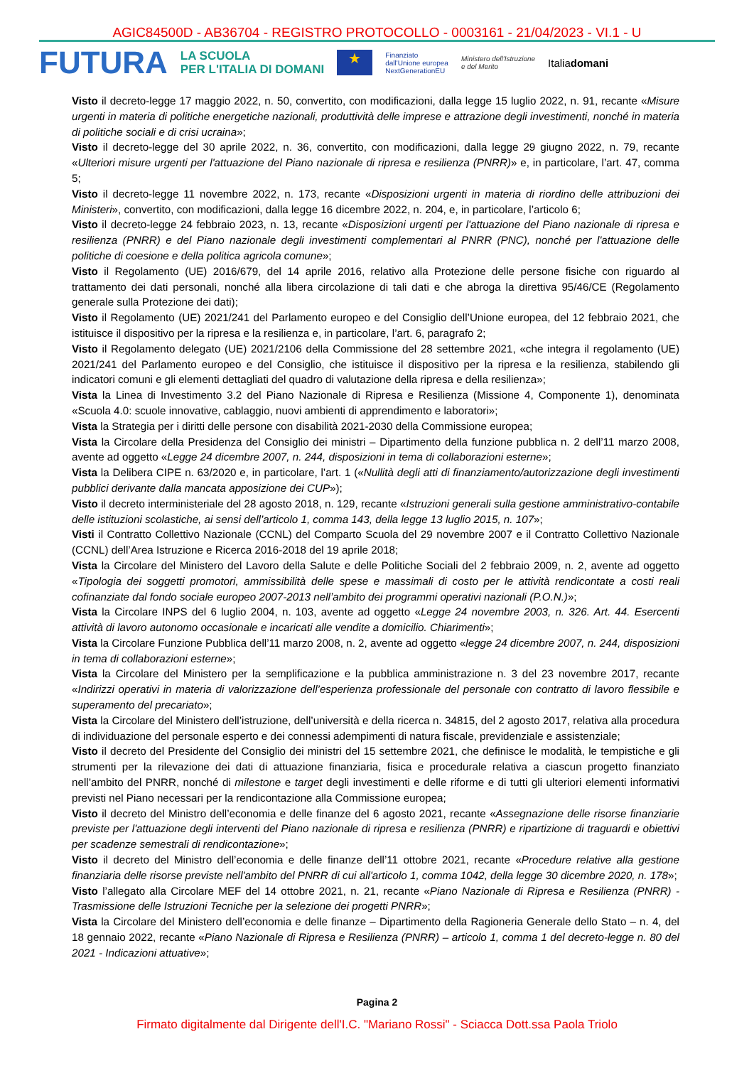AGIC84500D - AB36704 - REGISTRO PROTOCOLLO - 0003161 - 21/04/2023 - VI.1 - U
FUTURA LA SCUOLA
PER L'ITALIA DI DOMANI ★ Finanziato
dall'Unione europea
NextGenerationEU Ministero dell'Istruzione
e del Merito Italiadomani
Visto il decreto-legge 17 maggio 2022, n. 50, convertito, con modificazioni, dalla legge 15 luglio 2022, n. 91, recante «Misure urgenti in materia di politiche energetiche nazionali, produttività delle imprese e attrazione degli investimenti, nonché in materia di politiche sociali e di crisi ucraina»;
Visto il decreto-legge del 30 aprile 2022, n. 36, convertito, con modificazioni, dalla legge 29 giugno 2022, n. 79, recante «Ulteriori misure urgenti per l'attuazione del Piano nazionale di ripresa e resilienza (PNRR)» e, in particolare, l’art. 47, comma 5;
Visto il decreto-legge 11 novembre 2022, n. 173, recante «Disposizioni urgenti in materia di riordino delle attribuzioni dei Ministeri», convertito, con modificazioni, dalla legge 16 dicembre 2022, n. 204, e, in particolare, l’articolo 6;
Visto il decreto-legge 24 febbraio 2023, n. 13, recante «Disposizioni urgenti per l'attuazione del Piano nazionale di ripresa e resilienza (PNRR) e del Piano nazionale degli investimenti complementari al PNRR (PNC), nonché per l'attuazione delle politiche di coesione e della politica agricola comune»;
Visto il Regolamento (UE) 2016/679, del 14 aprile 2016, relativo alla Protezione delle persone fisiche con riguardo al trattamento dei dati personali, nonché alla libera circolazione di tali dati e che abroga la direttiva 95/46/CE (Regolamento generale sulla Protezione dei dati);
Visto il Regolamento (UE) 2021/241 del Parlamento europeo e del Consiglio dell’Unione europea, del 12 febbraio 2021, che istituisce il dispositivo per la ripresa e la resilienza e, in particolare, l’art. 6, paragrafo 2;
Visto il Regolamento delegato (UE) 2021/2106 della Commissione del 28 settembre 2021, «che integra il regolamento (UE) 2021/241 del Parlamento europeo e del Consiglio, che istituisce il dispositivo per la ripresa e la resilienza, stabilendo gli indicatori comuni e gli elementi dettagliati del quadro di valutazione della ripresa e della resilienza»;
Vista la Linea di Investimento 3.2 del Piano Nazionale di Ripresa e Resilienza (Missione 4, Componente 1), denominata «Scuola 4.0: scuole innovative, cablaggio, nuovi ambienti di apprendimento e laboratori»;
Vista la Strategia per i diritti delle persone con disabilità 2021-2030 della Commissione europea;
Vista la Circolare della Presidenza del Consiglio dei ministri – Dipartimento della funzione pubblica n. 2 dell’11 marzo 2008, avente ad oggetto «Legge 24 dicembre 2007, n. 244, disposizioni in tema di collaborazioni esterne»;
Vista la Delibera CIPE n. 63/2020 e, in particolare, l’art. 1 («Nullità degli atti di finanziamento/autorizzazione degli investimenti pubblici derivante dalla mancata apposizione dei CUP»);
Visto il decreto interministeriale del 28 agosto 2018, n. 129, recante «Istruzioni generali sulla gestione amministrativo-contabile delle istituzioni scolastiche, ai sensi dell’articolo 1, comma 143, della legge 13 luglio 2015, n. 107»;
Visti il Contratto Collettivo Nazionale (CCNL) del Comparto Scuola del 29 novembre 2007 e il Contratto Collettivo Nazionale (CCNL) dell’Area Istruzione e Ricerca 2016-2018 del 19 aprile 2018;
Vista la Circolare del Ministero del Lavoro della Salute e delle Politiche Sociali del 2 febbraio 2009, n. 2, avente ad oggetto «Tipologia dei soggetti promotori, ammissibilità delle spese e massimali di costo per le attività rendicontate a costi reali cofinanziate dal fondo sociale europeo 2007-2013 nell’ambito dei programmi operativi nazionali (P.O.N.)»;
Vista la Circolare INPS del 6 luglio 2004, n. 103, avente ad oggetto «Legge 24 novembre 2003, n. 326. Art. 44. Esercenti attività di lavoro autonomo occasionale e incaricati alle vendite a domicilio. Chiarimenti»;
Vista la Circolare Funzione Pubblica dell’11 marzo 2008, n. 2, avente ad oggetto «legge 24 dicembre 2007, n. 244, disposizioni in tema di collaborazioni esterne»;
Vista la Circolare del Ministero per la semplificazione e la pubblica amministrazione n. 3 del 23 novembre 2017, recante «Indirizzi operativi in materia di valorizzazione dell’esperienza professionale del personale con contratto di lavoro flessibile e superamento del precariato»;
Vista la Circolare del Ministero dell’istruzione, dell’università e della ricerca n. 34815, del 2 agosto 2017, relativa alla procedura di individuazione del personale esperto e dei connessi adempimenti di natura fiscale, previdenziale e assistenziale;
Visto il decreto del Presidente del Consiglio dei ministri del 15 settembre 2021, che definisce le modalità, le tempistiche e gli strumenti per la rilevazione dei dati di attuazione finanziaria, fisica e procedurale relativa a ciascun progetto finanziato nell’ambito del PNRR, nonché di milestone e target degli investimenti e delle riforme e di tutti gli ulteriori elementi informativi previsti nel Piano necessari per la rendicontazione alla Commissione europea;
Visto il decreto del Ministro dell’economia e delle finanze del 6 agosto 2021, recante «Assegnazione delle risorse finanziarie previste per l'attuazione degli interventi del Piano nazionale di ripresa e resilienza (PNRR) e ripartizione di traguardi e obiettivi per scadenze semestrali di rendicontazione»;
Visto il decreto del Ministro dell’economia e delle finanze dell’11 ottobre 2021, recante «Procedure relative alla gestione finanziaria delle risorse previste nell'ambito del PNRR di cui all'articolo 1, comma 1042, della legge 30 dicembre 2020, n. 178»;
Visto l’allegato alla Circolare MEF del 14 ottobre 2021, n. 21, recante «Piano Nazionale di Ripresa e Resilienza (PNRR) - Trasmissione delle Istruzioni Tecniche per la selezione dei progetti PNRR»;
Vista la Circolare del Ministero dell’economia e delle finanze – Dipartimento della Ragioneria Generale dello Stato – n. 4, del 18 gennaio 2022, recante «Piano Nazionale di Ripresa e Resilienza (PNRR) – articolo 1, comma 1 del decreto-legge n. 80 del 2021 - Indicazioni attuative»;
Pagina 2
Firmato digitalmente dal Dirigente dell'I.C. "Mariano Rossi" - Sciacca Dott.ssa Paola Triolo